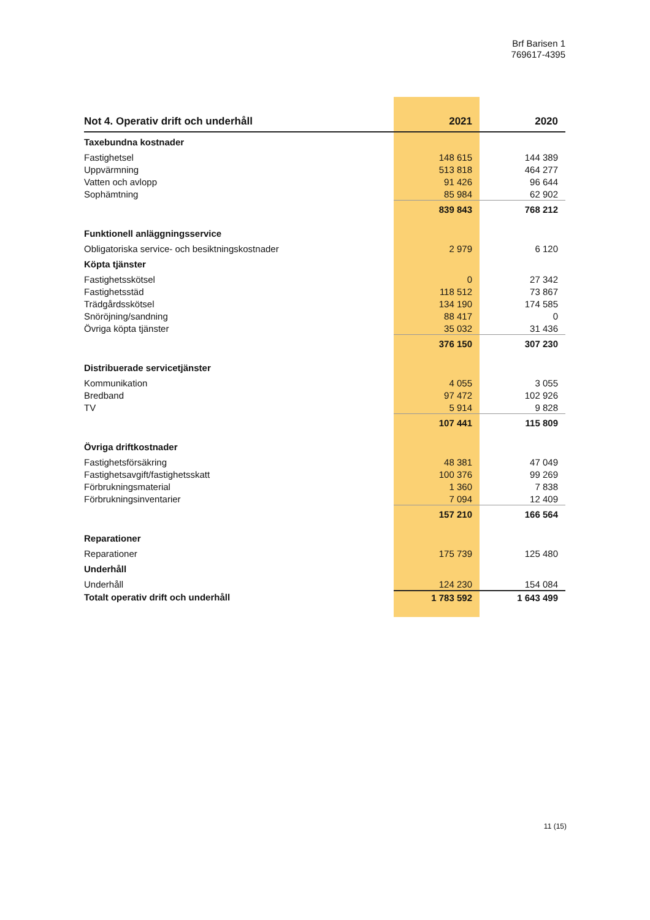Brf Barisen 1
769617-4395
| Not 4. Operativ drift och underhåll | 2021 | 2020 |
| --- | --- | --- |
| Taxebundna kostnader | | |
| Fastighetsel | 148 615 | 144 389 |
| Uppvärmning | 513 818 | 464 277 |
| Vatten och avlopp | 91 426 | 96 644 |
| Sophämtning | 85 984 | 62 902 |
| | 839 843 | 768 212 |
| Funktionell anläggningsservice | | |
| Obligatoriska service- och besiktningskostnader | 2 979 | 6 120 |
| Köpta tjänster | | |
| Fastighetsskötsel | 0 | 27 342 |
| Fastighetsstäd | 118 512 | 73 867 |
| Trädgårdsskötsel | 134 190 | 174 585 |
| Snöröjning/sandning | 88 417 | 0 |
| Övriga köpta tjänster | 35 032 | 31 436 |
| | 376 150 | 307 230 |
| Distribuerade servicetjänster | | |
| Kommunikation | 4 055 | 3 055 |
| Bredband | 97 472 | 102 926 |
| TV | 5 914 | 9 828 |
| | 107 441 | 115 809 |
| Övriga driftkostnader | | |
| Fastighetsförsäkring | 48 381 | 47 049 |
| Fastighetsavgift/fastighetsskatt | 100 376 | 99 269 |
| Förbrukningsmaterial | 1 360 | 7 838 |
| Förbrukningsinventarier | 7 094 | 12 409 |
| | 157 210 | 166 564 |
| Reparationer | | |
| Reparationer | 175 739 | 125 480 |
| Underhåll | | |
| Underhåll | 124 230 | 154 084 |
| Totalt operativ drift och underhåll | 1 783 592 | 1 643 499 |
11 (15)